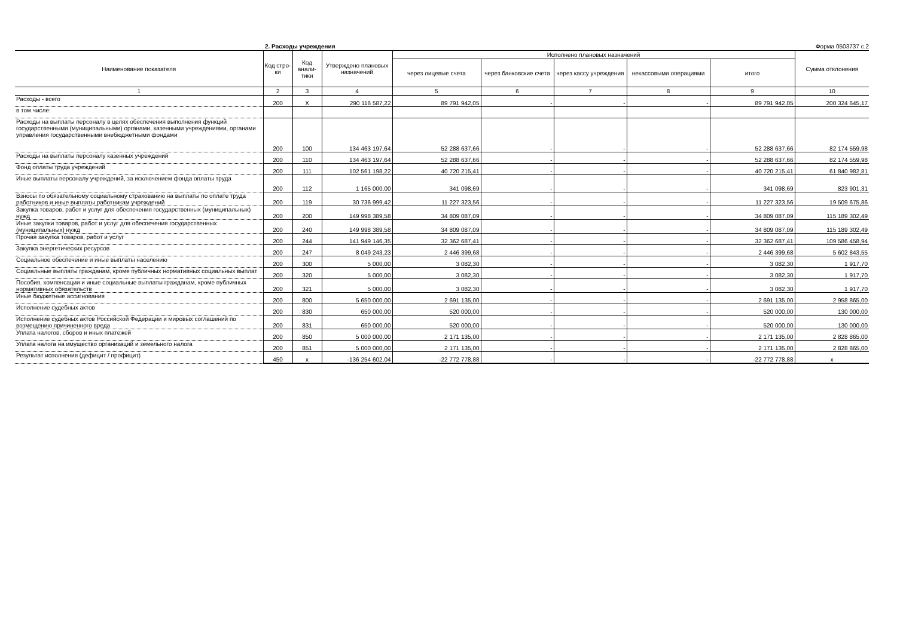2. Расходы учреждения Форма 0503737 с.2
| Наименование показателя | Код стро-ки | Код анали-тики | Утверждено плановых назначений | Исполнено плановых назначений | | | | | Сумма отклонения |
| --- | --- | --- | --- | --- | --- | --- | --- | --- | --- |
| | | | | через лицевые счета | через банковские счета | через кассу учреждения | некассовыми операциями | итого | |
| 1 | 2 | 3 | 4 | 5 | 6 | 7 | 8 | 9 | 10 |
| Расходы - всего | 200 | X | 290 116 587,22 | 89 791 942,05 | - | - | - | 89 791 942,05 | 200 324 645,17 |
| в том числе: | | | | | | | | | |
| Расходы на выплаты персоналу в целях обеспечения выполнения функций государственными (муниципальными) органами, казенными учреждениями, органами управления государственными внебюджетными фондами | 200 | 100 | 134 463 197,64 | 52 288 637,66 | - | - | - | 52 288 637,66 | 82 174 559,98 |
| Расходы на выплаты персоналу казенных учреждений | 200 | 110 | 134 463 197,64 | 52 288 637,66 | - | - | - | 52 288 637,66 | 82 174 559,98 |
| Фонд оплаты труда учреждений | 200 | 111 | 102 561 198,22 | 40 720 215,41 | - | - | - | 40 720 215,41 | 61 840 982,81 |
| Иные выплаты персоналу учреждений, за исключением фонда оплаты труда | 200 | 112 | 1 165 000,00 | 341 098,69 | - | - | - | 341 098,69 | 823 901,31 |
| Взносы по обязательному социальному страхованию на выплаты по оплате труда работников и иные выплаты работникам учреждений | 200 | 119 | 30 736 999,42 | 11 227 323,56 | - | - | - | 11 227 323,56 | 19 509 675,86 |
| Закупка товаров, работ и услуг для обеспечения государственных (муниципальных) нужд | 200 | 200 | 149 998 389,58 | 34 809 087,09 | - | - | - | 34 809 087,09 | 115 189 302,49 |
| Иные закупки товаров, работ и услуг для обеспечения государственных (муниципальных) нужд | 200 | 240 | 149 998 389,58 | 34 809 087,09 | - | - | - | 34 809 087,09 | 115 189 302,49 |
| Прочая закупка товаров, работ и услуг | 200 | 244 | 141 949 146,35 | 32 362 687,41 | - | - | - | 32 362 687,41 | 109 586 458,94 |
| Закупка энергетических ресурсов | 200 | 247 | 8 049 243,23 | 2 446 399,68 | - | - | - | 2 446 399,68 | 5 602 843,55 |
| Социальное обеспечение и иные выплаты населению | 200 | 300 | 5 000,00 | 3 082,30 | - | - | - | 3 082,30 | 1 917,70 |
| Социальные выплаты гражданам, кроме публичных нормативных социальных выплат | 200 | 320 | 5 000,00 | 3 082,30 | - | - | - | 3 082,30 | 1 917,70 |
| Пособия, компенсации и иные социальные выплаты гражданам, кроме публичных нормативных обязательств | 200 | 321 | 5 000,00 | 3 082,30 | - | - | - | 3 082,30 | 1 917,70 |
| Иные бюджетные ассигнования | 200 | 800 | 5 650 000,00 | 2 691 135,00 | - | - | - | 2 691 135,00 | 2 958 865,00 |
| Исполнение судебных актов | 200 | 830 | 650 000,00 | 520 000,00 | - | - | - | 520 000,00 | 130 000,00 |
| Исполнение судебных актов Российской Федерации и мировых соглашений по возмещению причиненного вреда | 200 | 831 | 650 000,00 | 520 000,00 | - | - | - | 520 000,00 | 130 000,00 |
| Уплата налогов, сборов и иных платежей | 200 | 850 | 5 000 000,00 | 2 171 135,00 | - | - | - | 2 171 135,00 | 2 828 865,00 |
| Уплата налога на имущество организаций и земельного налога | 200 | 851 | 5 000 000,00 | 2 171 135,00 | - | - | - | 2 171 135,00 | 2 828 865,00 |
| Результат исполнения (дефицит / профицит) | 450 | x | -136 254 602,04 | -22 772 778,88 | - | - | - | -22 772 778,88 | x |